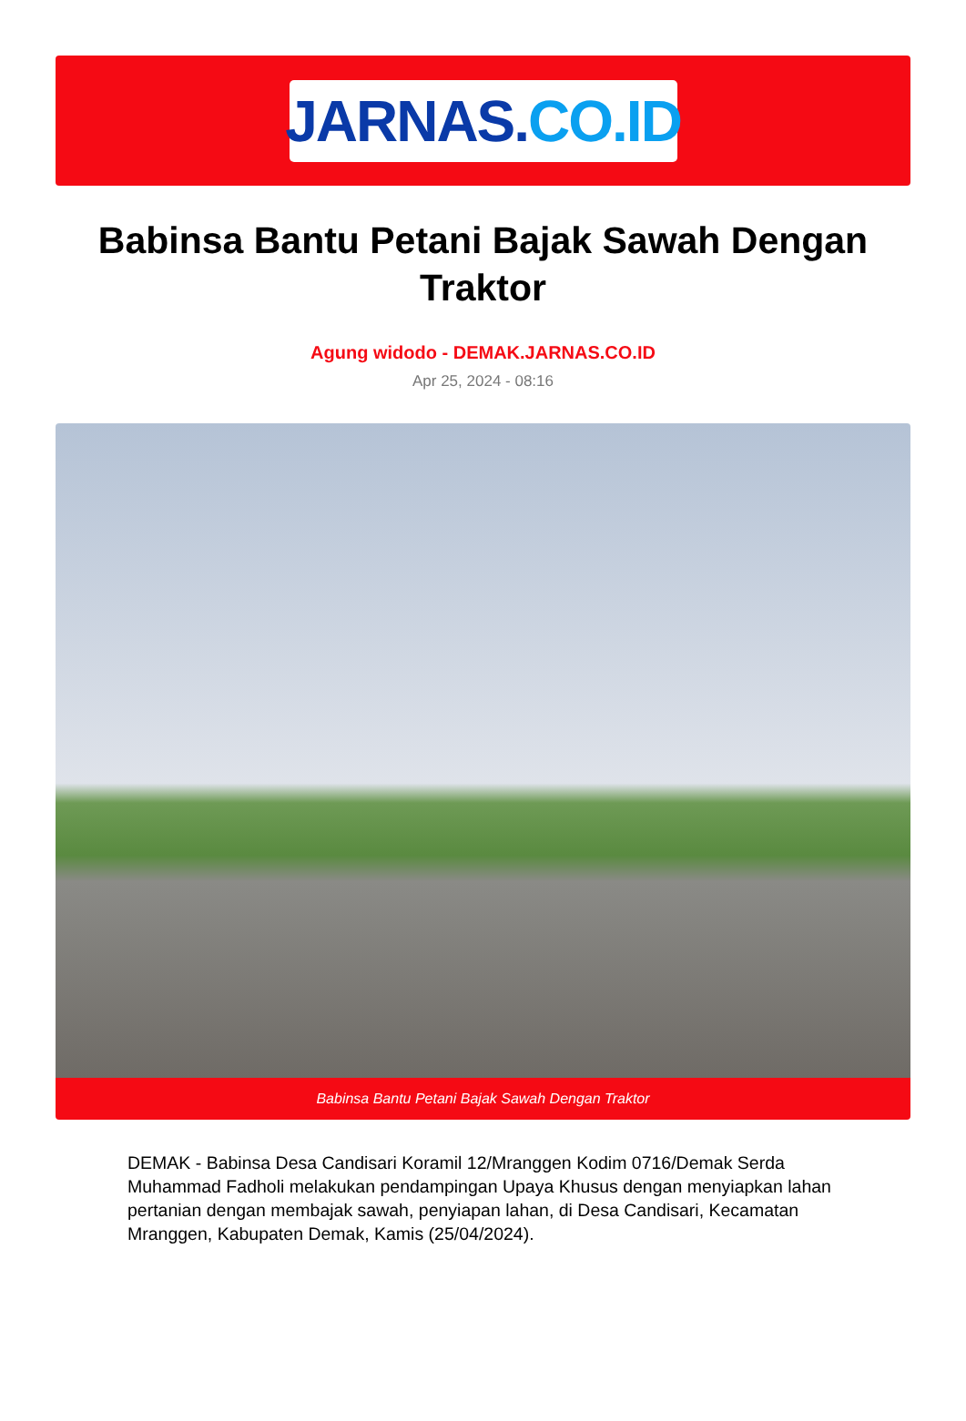JARNAS. CO.ID
Babinsa Bantu Petani Bajak Sawah Dengan Traktor
Agung widodo - DEMAK.JARNAS.CO.ID
Apr 25, 2024 - 08:16
Babinsa Bantu Petani Bajak Sawah Dengan Traktor
DEMAK - Babinsa Desa Candisari Koramil 12/Mranggen Kodim 0716/Demak Serda Muhammad Fadholi melakukan pendampingan Upaya Khusus dengan menyiapkan lahan pertanian dengan membajak sawah, penyiapan lahan, di Desa Candisari, Kecamatan Mranggen, Kabupaten Demak, Kamis (25/04/2024).